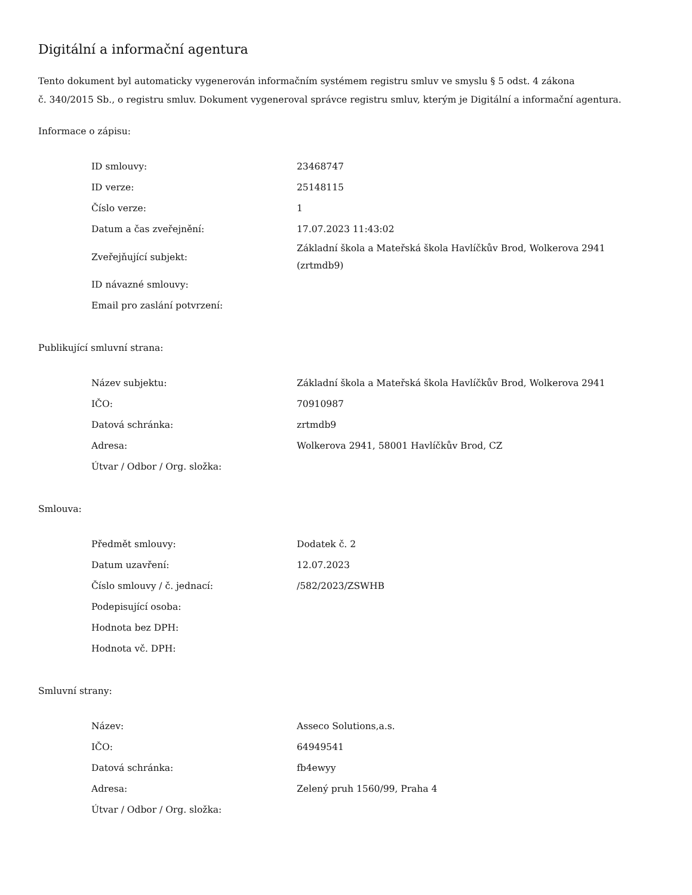Digitální a informační agentura
Tento dokument byl automaticky vygenerován informačním systémem registru smluv ve smyslu § 5 odst. 4 zákona
č. 340/2015 Sb., o registru smluv. Dokument vygeneroval správce registru smluv, kterým je Digitální a informační agentura.
Informace o zápisu:
| ID smlouvy: | 23468747 |
| ID verze: | 25148115 |
| Číslo verze: | 1 |
| Datum a čas zveřejnění: | 17.07.2023 11:43:02 |
| Zveřejňující subjekt: | Základní škola a Mateřská škola Havlíčkův Brod, Wolkerova 2941 (zrtmdb9) |
| ID návazné smlouvy: | |
| Email pro zaslání potvrzení: | |
Publikující smluvní strana:
| Název subjektu: | Základní škola a Mateřská škola Havlíčkův Brod, Wolkerova 2941 |
| IČO: | 70910987 |
| Datová schránka: | zrtmdb9 |
| Adresa: | Wolkerova 2941, 58001 Havlíčkův Brod, CZ |
| Útvar / Odbor / Org. složka: | |
Smlouva:
| Předmět smlouvy: | Dodatek č. 2 |
| Datum uzavření: | 12.07.2023 |
| Číslo smlouvy / č. jednací: | /582/2023/ZSWHB |
| Podepisující osoba: | |
| Hodnota bez DPH: | |
| Hodnota vč. DPH: | |
Smluvní strany:
| Název: | Asseco Solutions,a.s. |
| IČO: | 64949541 |
| Datová schránka: | fb4ewyy |
| Adresa: | Zelený pruh 1560/99, Praha 4 |
| Útvar / Odbor / Org. složka: | |